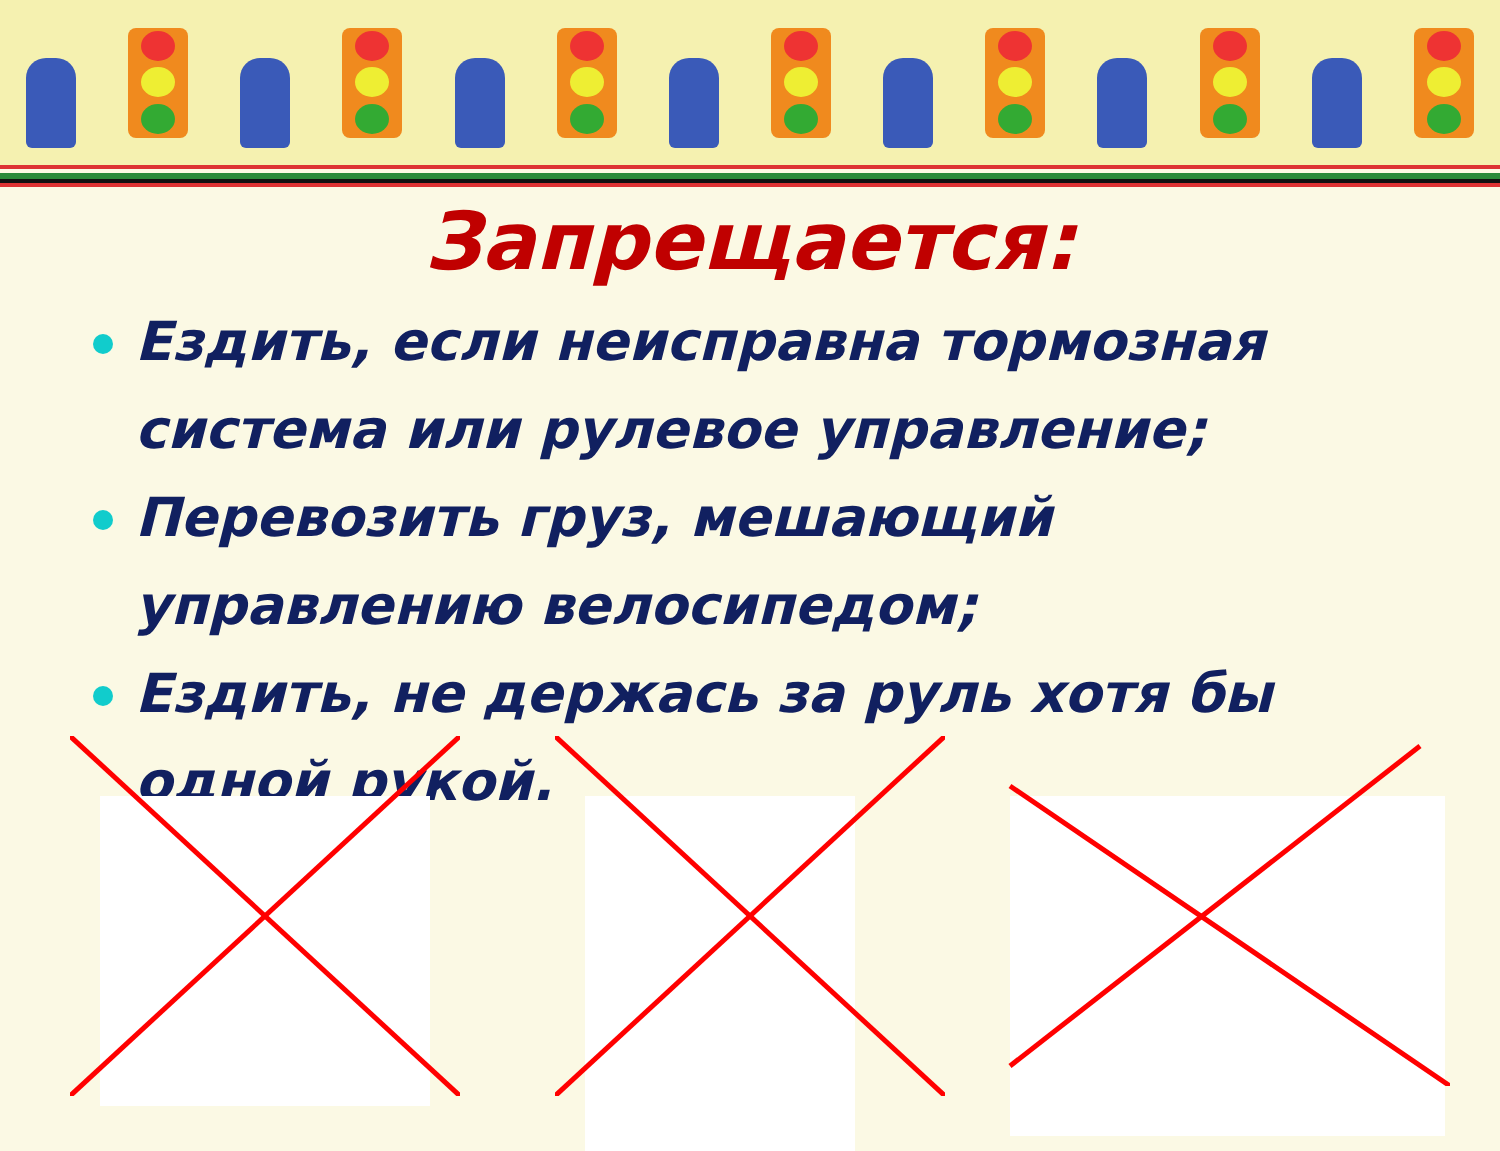Запрещается:
Ездить, если неисправна тормозная система или рулевое управление;
Перевозить груз, мешающий управлению велосипедом;
Ездить, не держась за руль хотя бы одной рукой.